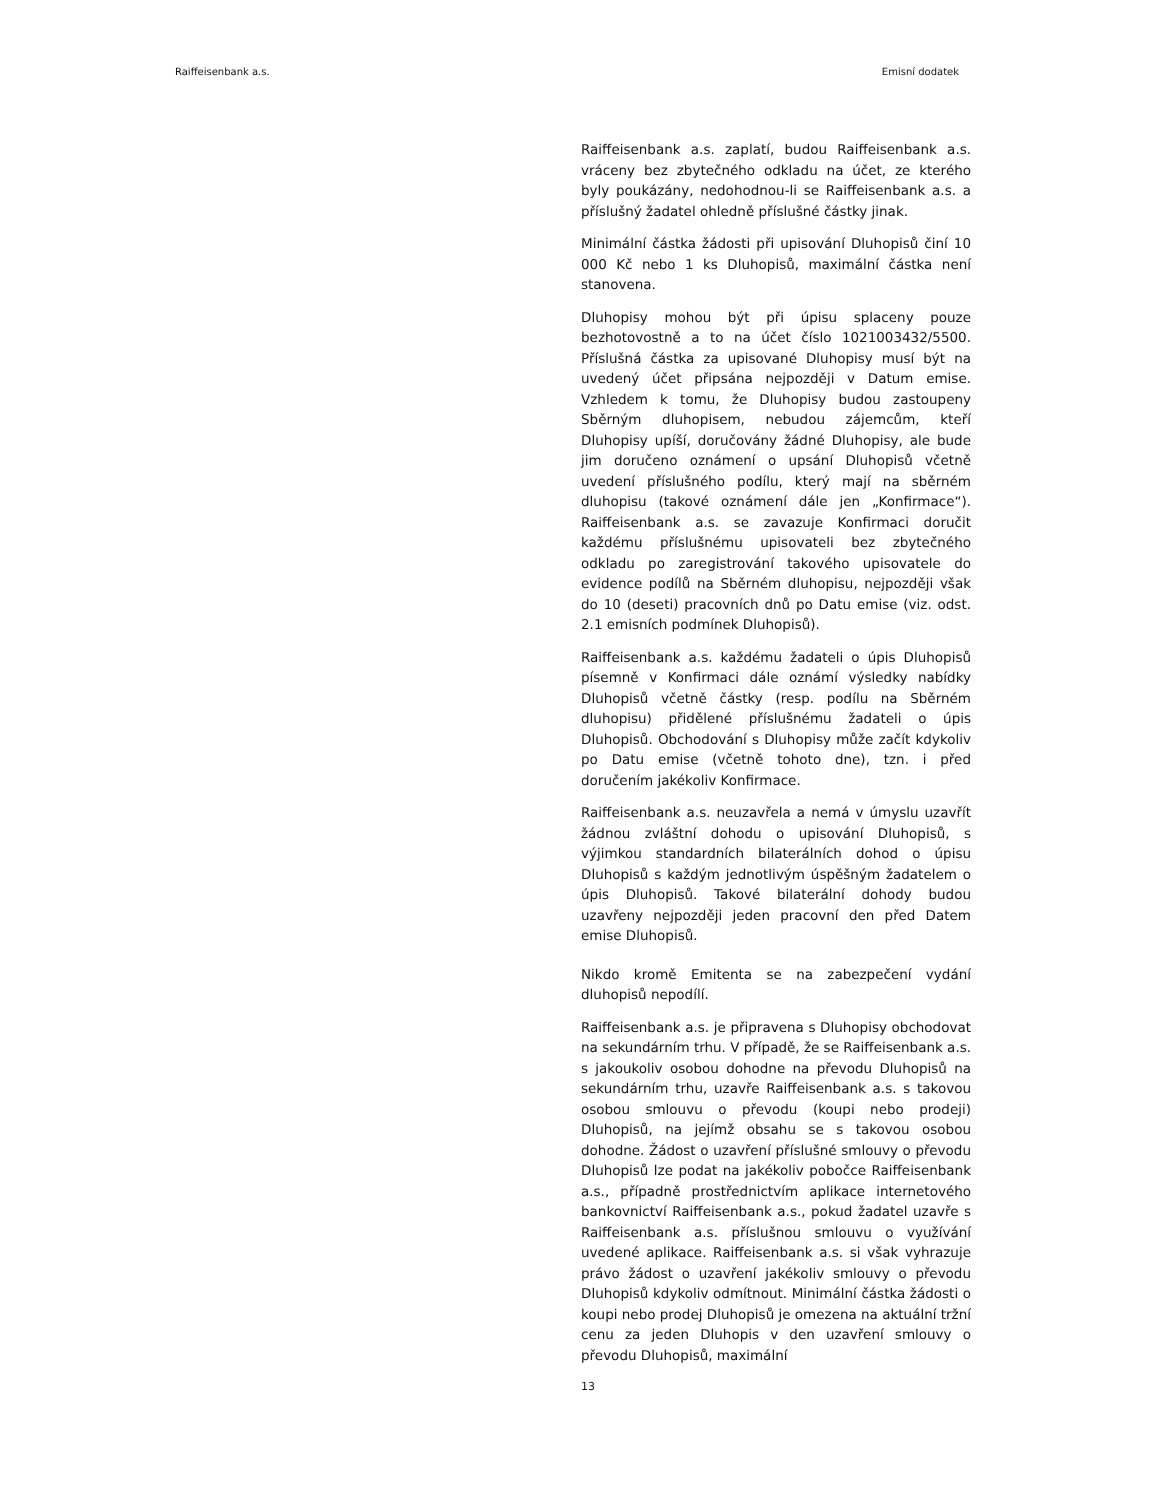Raiffeisenbank a.s. Emisní dodatek
Raiffeisenbank a.s. zaplatí, budou Raiffeisenbank a.s. vráceny bez zbytečného odkladu na účet, ze kterého byly poukázány, nedohodnou-li se Raiffeisenbank a.s. a příslušný žadatel ohledně příslušné částky jinak.
Minimální částka žádosti při upisování Dluhopisů činí 10 000 Kč nebo 1 ks Dluhopisů, maximální částka není stanovena.
Dluhopisy mohou být při úpisu splaceny pouze bezhotovostně a to na účet číslo 1021003432/5500. Příslušná částka za upisované Dluhopisy musí být na uvedený účet připsána nejpozději v Datum emise. Vzhledem k tomu, že Dluhopisy budou zastoupeny Sběrným dluhopisem, nebudou zájemcům, kteří Dluhopisy upíší, doručovány žádné Dluhopisy, ale bude jim doručeno oznámení o upsání Dluhopisů včetně uvedení příslušného podílu, který mají na sběrném dluhopisu (takové oznámení dále jen „Konfirmace“). Raiffeisenbank a.s. se zavazuje Konfirmaci doručit každému příslušnému upisovateli bez zbytečného odkladu po zaregistrování takového upisovatele do evidence podílů na Sběrném dluhopisu, nejpozději však do 10 (deseti) pracovních dnů po Datu emise (viz. odst. 2.1 emisních podmínek Dluhopisů).
Raiffeisenbank a.s. každému žadateli o úpis Dluhopisů písemně v Konfirmaci dále oznámí výsledky nabídky Dluhopisů včetně částky (resp. podílu na Sběrném dluhopisu) přidělené příslušnému žadateli o úpis Dluhopisů. Obchodování s Dluhopisy může začít kdykoliv po Datu emise (včetně tohoto dne), tzn. i před doručením jakékoliv Konfirmace.
Raiffeisenbank a.s. neuzavřela a nemá v úmyslu uzavřít žádnou zvláštní dohodu o upisování Dluhopisů, s výjimkou standardních bilaterálních dohod o úpisu Dluhopisů s každým jednotlivým úspěšným žadatelem o úpis Dluhopisů. Takové bilaterální dohody budou uzavřeny nejpozději jeden pracovní den před Datem emise Dluhopisů.
Nikdo kromě Emitenta se na zabezpečení vydání dluhopisů nepodílí.
Raiffeisenbank a.s. je připravena s Dluhopisy obchodovat na sekundárním trhu. V případě, že se Raiffeisenbank a.s. s jakoukoliv osobou dohodne na převodu Dluhopisů na sekundárním trhu, uzavře Raiffeisenbank a.s. s takovou osobou smlouvu o převodu (koupi nebo prodeji) Dluhopisů, na jejímž obsahu se s takovou osobou dohodne. Žádost o uzavření příslušné smlouvy o převodu Dluhopisů lze podat na jakékoliv pobočce Raiffeisenbank a.s., případně prostřednictvím aplikace internetového bankovnictví Raiffeisenbank a.s., pokud žadatel uzavře s Raiffeisenbank a.s. příslušnou smlouvu o využívání uvedené aplikace. Raiffeisenbank a.s. si však vyhrazuje právo žádost o uzavření jakékoliv smlouvy o převodu Dluhopisů kdykoliv odmítnout. Minimální částka žádosti o koupi nebo prodej Dluhopisů je omezena na aktuální tržní cenu za jeden Dluhopis v den uzavření smlouvy o převodu Dluhopisů, maximální
13